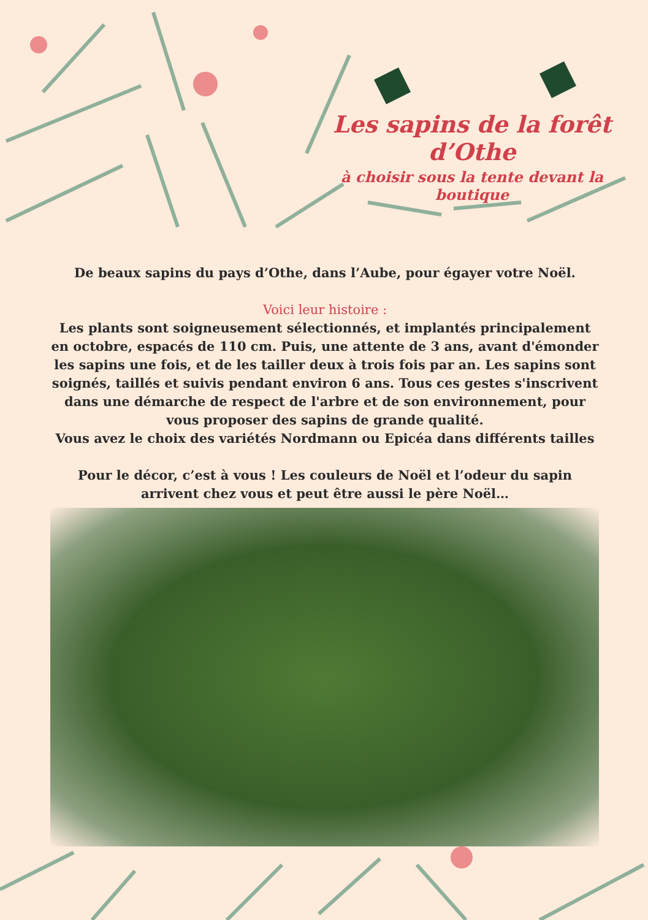Les sapins de la forêt d’Othe
à choisir sous la tente devant la boutique
De beaux sapins du pays d’Othe, dans l’Aube, pour égayer votre Noël.
Voici leur histoire :
Les plants sont soigneusement sélectionnés, et implantés principalement en octobre, espacés de 110 cm. Puis, une attente de 3 ans, avant d'émonder les sapins une fois, et de les tailler deux à trois fois par an. Les sapins sont soignés, taillés et suivis pendant environ 6 ans. Tous ces gestes s'inscrivent dans une démarche de respect de l'arbre et de son environnement, pour vous proposer des sapins de grande qualité.
Vous avez le choix des variétés Nordmann ou Epicéa dans différents tailles
Pour le décor, c’est à vous ! Les couleurs de Noël et l’odeur du sapin arrivent chez vous et peut être aussi le père Noël…